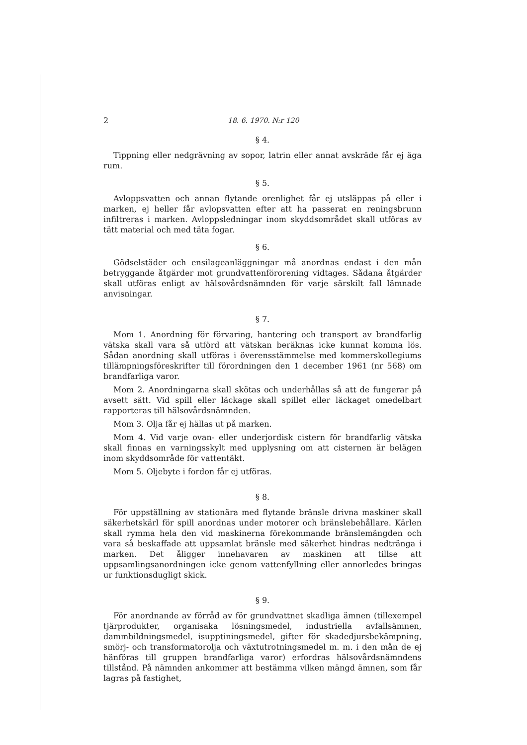2 18. 6. 1970. N:r 120
§ 4.
Tippning eller nedgrävning av sopor, latrin eller annat avskräde får ej äga rum.
§ 5.
Avloppsvatten och annan flytande orenlighet får ej utsläppas på eller i marken, ej heller får avlopsvatten efter att ha passerat en reningsbrunn infiltreras i marken. Avloppsledningar inom skyddsområdet skall utföras av tätt material och med täta fogar.
§ 6.
Gödselstäder och ensilageanläggningar må anordnas endast i den mån betryggande åtgärder mot grundvattenförorening vidtages. Sådana åtgärder skall utföras enligt av hälsovårdsnämnden för varje särskilt fall lämnade anvisningar.
§ 7.
Mom 1. Anordning för förvaring, hantering och transport av brandfarlig vätska skall vara så utförd att vätskan beräknas icke kunnat komma lös. Sådan anordning skall utföras i överensstämmelse med kommerskollegiums tillämpningsföreskrifter till förordningen den 1 december 1961 (nr 568) om brandfarliga varor.
Mom 2. Anordningarna skall skötas och underhållas så att de fungerar på avsett sätt. Vid spill eller läckage skall spillet eller läckaget omedelbart rapporteras till hälsovårdsnämnden.
Mom 3. Olja får ej hällas ut på marken.
Mom 4. Vid varje ovan- eller underjordisk cistern för brandfarlig vätska skall finnas en varningsskylt med upplysning om att cisternen är belägen inom skyddsområde för vattentäkt.
Mom 5. Oljebyte i fordon får ej utföras.
§ 8.
För uppställning av stationära med flytande bränsle drivna maskiner skall säkerhetskärl för spill anordnas under motorer och bränslebehållare. Kärlen skall rymma hela den vid maskinerna förekommande bränslemängden och vara så beskaffade att uppsamlat bränsle med säkerhet hindras nedtränga i marken. Det åligger innehavaren av maskinen att tillse att uppsamlingsanordningen icke genom vattenfyllning eller annorledes bringas ur funktionsdugligt skick.
§ 9.
För anordnande av förråd av för grundvattnet skadliga ämnen (tillexempel tjärprodukter, organisaka lösningsmedel, industriella avfallsämnen, dammbildningsmedel, isupptiningsmedel, gifter för skadedjursbekämpning, smörj- och transformatorolja och växtutrotningsmedel m. m. i den mån de ej hänföras till gruppen brandfarliga varor) erfordras hälsovårdsnämndens tillstånd. På nämnden ankommer att bestämma vilken mängd ämnen, som får lagras på fastighet,